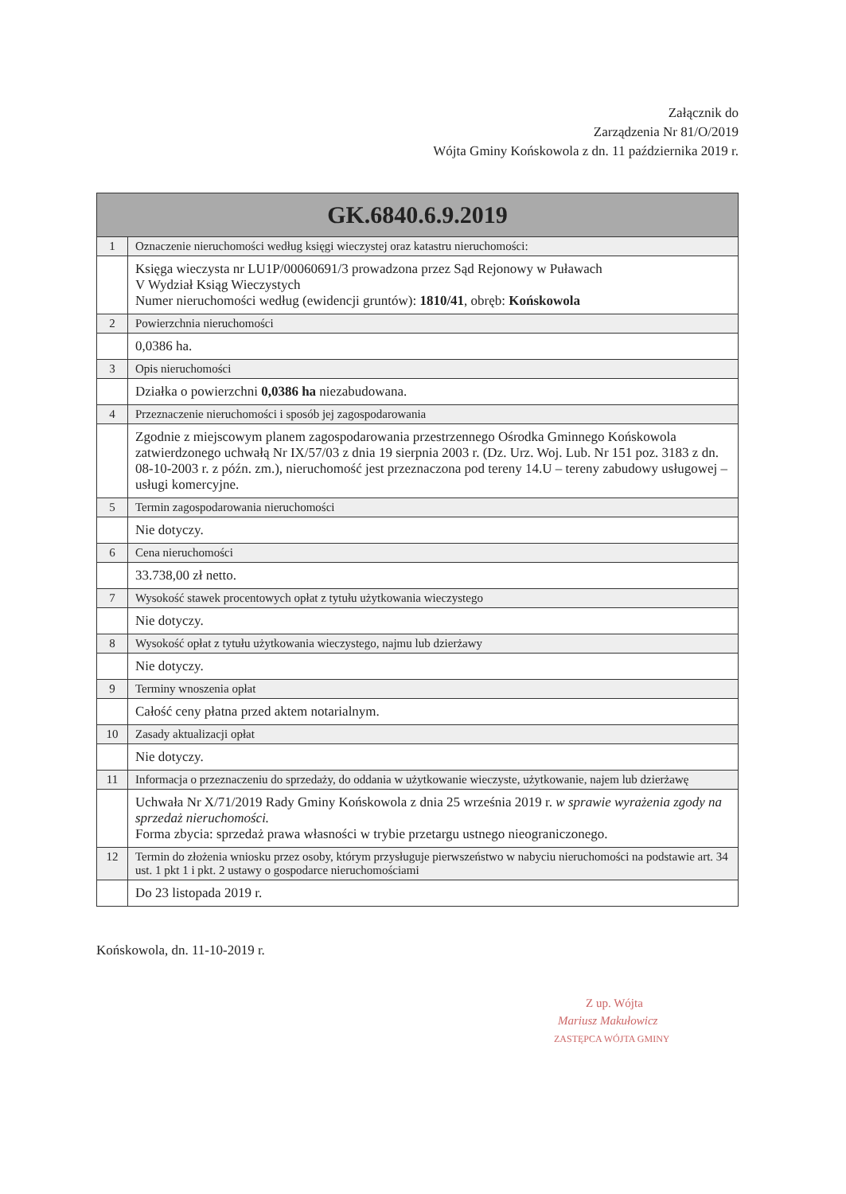Załącznik do
Zarządzenia Nr 81/O/2019
Wójta Gminy Końskowola z dn. 11 października 2019 r.
| GK.6840.6.9.2019 | |
| --- | --- |
| 1 | Oznaczenie nieruchomości według księgi wieczystej oraz katastru nieruchomości: |
| | Księga wieczysta nr LU1P/00060691/3 prowadzona przez Sąd Rejonowy w Puławach V Wydział Ksiąg Wieczystych Numer nieruchomości według (ewidencji gruntów): 1810/41 , obręb: Końskowola |
| 2 | Powierzchnia nieruchomości |
| | 0,0386 ha. |
| 3 | Opis nieruchomości |
| | Działka o powierzchni 0,0386 ha niezabudowana. |
| 4 | Przeznaczenie nieruchomości i sposób jej zagospodarowania |
| | Zgodnie z miejscowym planem zagospodarowania przestrzennego Ośrodka Gminnego Końskowola zatwierdzonego uchwałą Nr IX/57/03 z dnia 19 sierpnia 2003 r. (Dz. Urz. Woj. Lub. Nr 151 poz. 3183 z dn. 08-10-2003 r. z późn. zm.), nieruchomość jest przeznaczona pod tereny 14.U – tereny zabudowy usługowej – usługi komercyjne. |
| 5 | Termin zagospodarowania nieruchomości |
| | Nie dotyczy. |
| 6 | Cena nieruchomości |
| | 33.738,00 zł netto. |
| 7 | Wysokość stawek procentowych opłat z tytułu użytkowania wieczystego |
| | Nie dotyczy. |
| 8 | Wysokość opłat z tytułu użytkowania wieczystego, najmu lub dzierżawy |
| | Nie dotyczy. |
| 9 | Terminy wnoszenia opłat |
| | Całość ceny płatna przed aktem notarialnym. |
| 10 | Zasady aktualizacji opłat |
| | Nie dotyczy. |
| 11 | Informacja o przeznaczeniu do sprzedaży, do oddania w użytkowanie wieczyste, użytkowanie, najem lub dzierżawę |
| | Uchwała Nr X/71/2019 Rady Gminy Końskowola z dnia 25 września 2019 r. w sprawie wyrażenia zgody na sprzedaż nieruchomości. Forma zbycia: sprzedaż prawa własności w trybie przetargu ustnego nieograniczonego. |
| 12 | Termin do złożenia wniosku przez osoby, którym przysługuje pierwszeństwo w nabyciu nieruchomości na podstawie art. 34 ust. 1 pkt 1 i pkt. 2 ustawy o gospodarce nieruchomościami |
| | Do 23 listopada 2019 r. |
Końskowola, dn. 11-10-2019 r.
Z up. Wójta
Mariusz Makułowicz
ZASTĘPCA WÓJTA GMINY